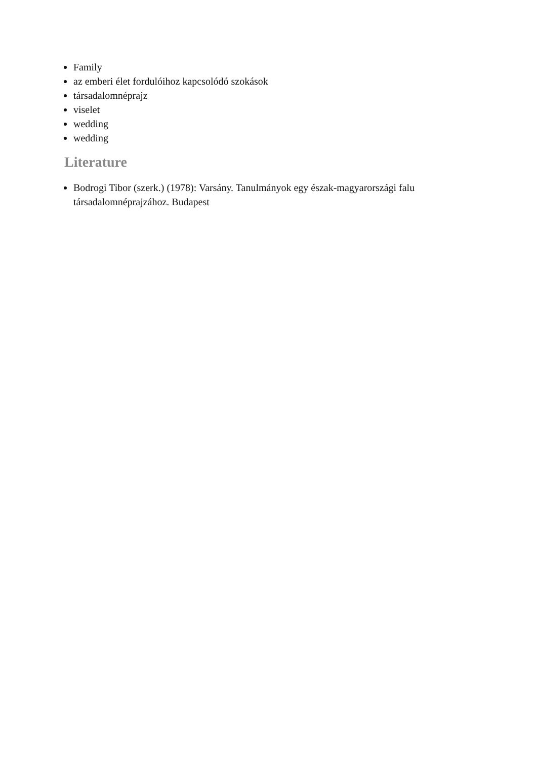Family
az emberi élet fordulóihoz kapcsolódó szokások
társadalomnéprajz
viselet
wedding
wedding
Literature
Bodrogi Tibor (szerk.) (1978): Varsány. Tanulmányok egy észak-magyarországi falu társadalomnéprajzához. Budapest